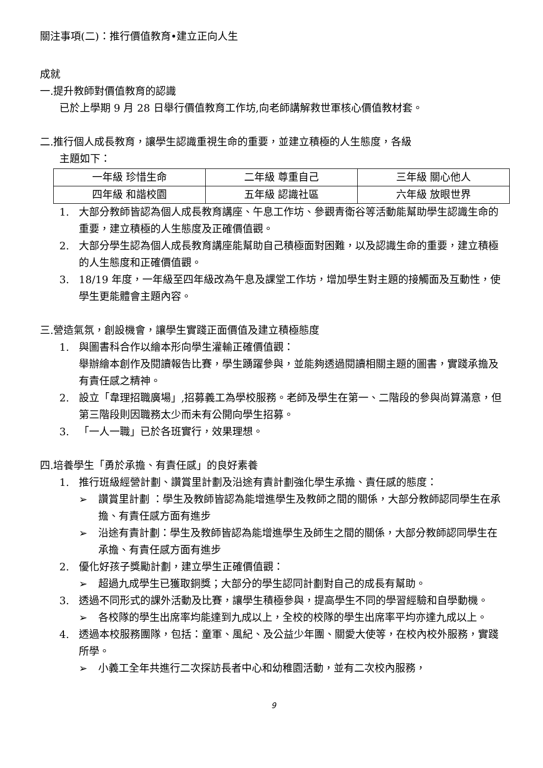關注事項(二)：推行價值教育•建立正向人生
成就
一.提升教師對價值教育的認識
已於上學期 9 月 28 日舉行價值教育工作坊,向老師講解救世軍核心價值教材套。
二.推行個人成長教育，讓學生認識重視生命的重要，並建立積極的人生態度，各級
主題如下：
| 一年級 珍惜生命 | 二年級 尊重自己 | 三年級 關心他人 |
| 四年級 和諧校園 | 五年級 認識社區 | 六年級 放眼世界 |
1. 大部分教師皆認為個人成長教育講座、午息工作坊、參觀青衛谷等活動能幫助學生認識生命的重要，建立積極的人生態度及正確價值觀。
2. 大部分學生認為個人成長教育講座能幫助自己積極面對困難，以及認識生命的重要，建立積極的人生態度和正確價值觀。
3. 18/19 年度，一年級至四年級改為午息及課堂工作坊，增加學生對主題的接觸面及互動性，使學生更能體會主題內容。
三.營造氣氛，創設機會，讓學生實踐正面價值及建立積極態度
1. 與圖書科合作以繪本形向學生灌輸正確價值觀：
舉辦繪本創作及閱讀報告比賽，學生踴躍參與，並能夠透過閱讀相關主題的圖書，實踐承擔及有責任感之精神。
2. 設立「韋理招職廣場」,招募義工為學校服務。老師及學生在第一、二階段的參與尚算滿意，但第三階段則因職務太少而未有公開向學生招募。
3. 「一人一職」已於各班實行，效果理想。
四.培養學生「勇於承擔、有責任感」的良好素養
1. 推行班級經營計劃、讚賞里計劃及沿途有責計劃強化學生承擔、責任感的態度：
➢ 讚賞里計劃 ：學生及教師皆認為能增進學生及教師之間的關係，大部分教師認同學生在承擔、有責任感方面有進步
➢ 沿途有責計劃：學生及教師皆認為能增進學生及師生之間的關係，大部分教師認同學生在承擔、有責任感方面有進步
2. 優化好孩子獎勵計劃，建立學生正確價值觀：
➢ 超過九成學生已獲取銅獎；大部分的學生認同計劃對自己的成長有幫助。
3. 透過不同形式的課外活動及比賽，讓學生積極參與，提高學生不同的學習經驗和自學動機。
➢ 各校隊的學生出席率均能達到九成以上，全校的校隊的學生出席率平均亦達九成以上。
4. 透過本校服務團隊，包括：童軍、風紀、及公益少年團、關愛大使等，在校內校外服務，實踐所學。
➢ 小義工全年共進行二次探訪長者中心和幼稚園活動，並有二次校內服務，
9